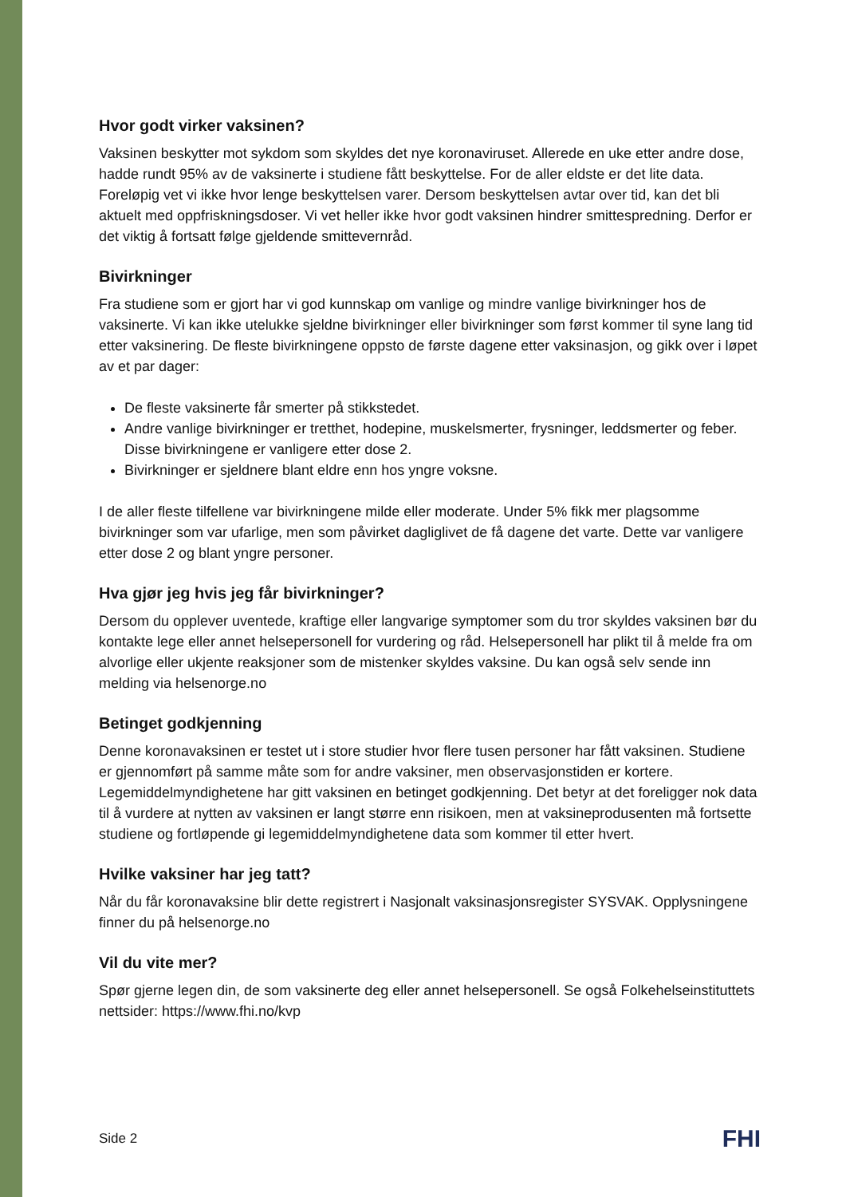Hvor godt virker vaksinen?
Vaksinen beskytter mot sykdom som skyldes det nye koronaviruset. Allerede en uke etter andre dose, hadde rundt 95% av de vaksinerte i studiene fått beskyttelse. For de aller eldste er det lite data. Foreløpig vet vi ikke hvor lenge beskyttelsen varer. Dersom beskyttelsen avtar over tid, kan det bli aktuelt med oppfriskningsdoser. Vi vet heller ikke hvor godt vaksinen hindrer smittespredning. Derfor er det viktig å fortsatt følge gjeldende smittevernråd.
Bivirkninger
Fra studiene som er gjort har vi god kunnskap om vanlige og mindre vanlige bivirkninger hos de vaksinerte. Vi kan ikke utelukke sjeldne bivirkninger eller bivirkninger som først kommer til syne lang tid etter vaksinering. De fleste bivirkningene oppsto de første dagene etter vaksinasjon, og gikk over i løpet av et par dager:
De fleste vaksinerte får smerter på stikkstedet.
Andre vanlige bivirkninger er tretthet, hodepine, muskelsmerter, frysninger, leddsmerter og feber. Disse bivirkningene er vanligere etter dose 2.
Bivirkninger er sjeldnere blant eldre enn hos yngre voksne.
I de aller fleste tilfellene var bivirkningene milde eller moderate. Under 5% fikk mer plagsomme bivirkninger som var ufarlige, men som påvirket dagliglivet de få dagene det varte. Dette var vanligere etter dose 2 og blant yngre personer.
Hva gjør jeg hvis jeg får bivirkninger?
Dersom du opplever uventede, kraftige eller langvarige symptomer som du tror skyldes vaksinen bør du kontakte lege eller annet helsepersonell for vurdering og råd. Helsepersonell har plikt til å melde fra om alvorlige eller ukjente reaksjoner som de mistenker skyldes vaksine. Du kan også selv sende inn melding via helsenorge.no
Betinget godkjenning
Denne koronavaksinen er testet ut i store studier hvor flere tusen personer har fått vaksinen. Studiene er gjennomført på samme måte som for andre vaksiner, men observasjonstiden er kortere. Legemiddelmyndighetene har gitt vaksinen en betinget godkjenning. Det betyr at det foreligger nok data til å vurdere at nytten av vaksinen er langt større enn risikoen, men at vaksineprodusenten må fortsette studiene og fortløpende gi legemiddelmyndighetene data som kommer til etter hvert.
Hvilke vaksiner har jeg tatt?
Når du får koronavaksine blir dette registrert i Nasjonalt vaksinasjonsregister SYSVAK. Opplysningene finner du på helsenorge.no
Vil du vite mer?
Spør gjerne legen din, de som vaksinerte deg eller annet helsepersonell. Se også Folkehelseinstituttets nettsider: https://www.fhi.no/kvp
Side 2 FHI